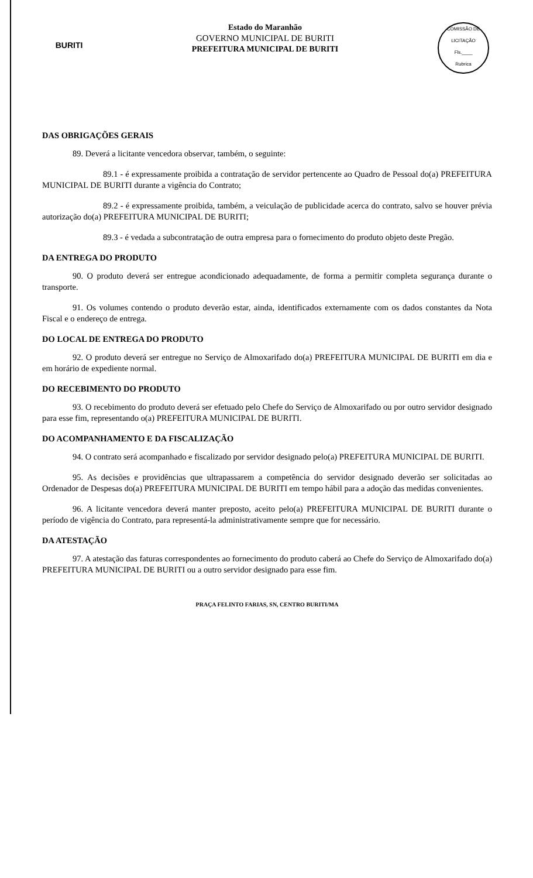BURITI
Estado do Maranhão
GOVERNO MUNICIPAL DE BURITI
PREFEITURA MUNICIPAL DE BURITI
COMISSÃO DE LICITAÇÃO
Fls.____
Rubrica
DAS OBRIGAÇÕES GERAIS
89. Deverá a licitante vencedora observar, também, o seguinte:
89.1 - é expressamente proibida a contratação de servidor pertencente ao Quadro de Pessoal do(a) PREFEITURA MUNICIPAL DE BURITI durante a vigência do Contrato;
89.2 - é expressamente proibida, também, a veiculação de publicidade acerca do contrato, salvo se houver prévia autorização do(a) PREFEITURA MUNICIPAL DE BURITI;
89.3 - é vedada a subcontratação de outra empresa para o fornecimento do produto objeto deste Pregão.
DA ENTREGA DO PRODUTO
90. O produto deverá ser entregue acondicionado adequadamente, de forma a permitir completa segurança durante o transporte.
91. Os volumes contendo o produto deverão estar, ainda, identificados externamente com os dados constantes da Nota Fiscal e o endereço de entrega.
DO LOCAL DE ENTREGA DO PRODUTO
92. O produto deverá ser entregue no Serviço de Almoxarifado do(a) PREFEITURA MUNICIPAL DE BURITI em dia e em horário de expediente normal.
DO RECEBIMENTO DO PRODUTO
93. O recebimento do produto deverá ser efetuado pelo Chefe do Serviço de Almoxarifado ou por outro servidor designado para esse fim, representando o(a) PREFEITURA MUNICIPAL DE BURITI.
DO ACOMPANHAMENTO E DA FISCALIZAÇÃO
94. O contrato será acompanhado e fiscalizado por servidor designado pelo(a) PREFEITURA MUNICIPAL DE BURITI.
95. As decisões e providências que ultrapassarem a competência do servidor designado deverão ser solicitadas ao Ordenador de Despesas do(a) PREFEITURA MUNICIPAL DE BURITI em tempo hábil para a adoção das medidas convenientes.
96. A licitante vencedora deverá manter preposto, aceito pelo(a) PREFEITURA MUNICIPAL DE BURITI durante o período de vigência do Contrato, para representá-la administrativamente sempre que for necessário.
DA ATESTAÇÃO
97. A atestação das faturas correspondentes ao fornecimento do produto caberá ao Chefe do Serviço de Almoxarifado do(a) PREFEITURA MUNICIPAL DE BURITI ou a outro servidor designado para esse fim.
PRAÇA FELINTO FARIAS, SN, CENTRO BURITI/MA